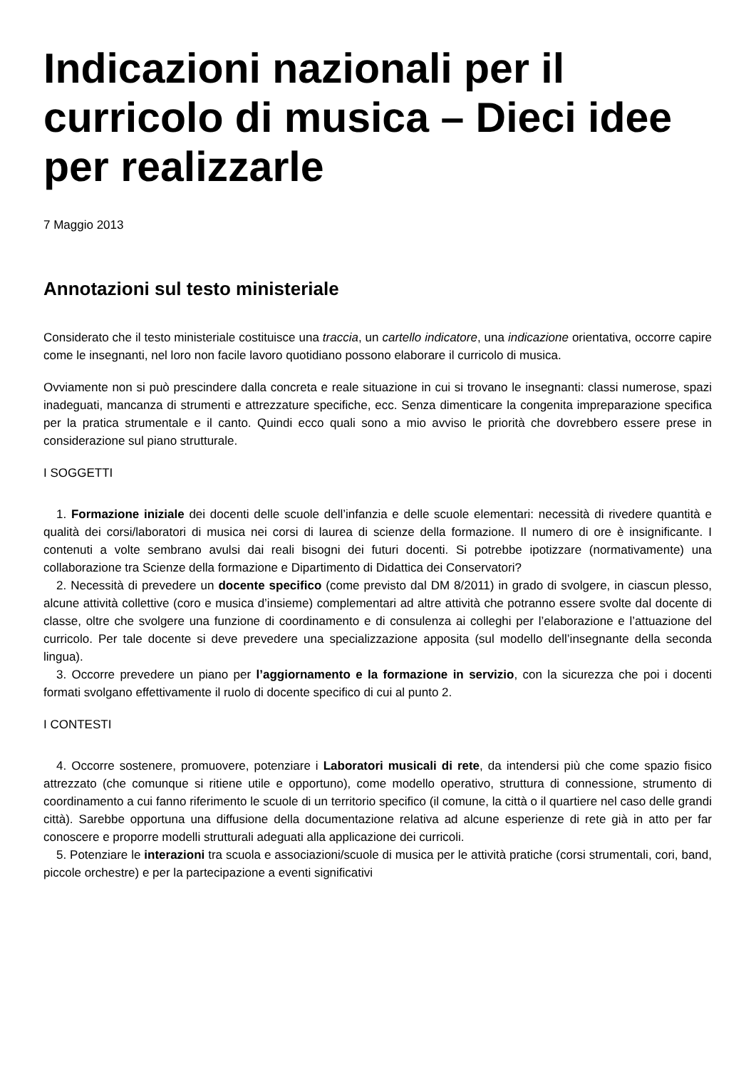Indicazioni nazionali per il curricolo di musica – Dieci idee per realizzarle
7 Maggio 2013
Annotazioni sul testo ministeriale
Considerato che il testo ministeriale costituisce una traccia, un cartello indicatore, una indicazione orientativa, occorre capire come le insegnanti, nel loro non facile lavoro quotidiano possono elaborare il curricolo di musica.
Ovviamente non si può prescindere dalla concreta e reale situazione in cui si trovano le insegnanti: classi numerose, spazi inadeguati, mancanza di strumenti e attrezzature specifiche, ecc. Senza dimenticare la congenita impreparazione specifica per la pratica strumentale e il canto. Quindi ecco quali sono a mio avviso le priorità che dovrebbero essere prese in considerazione sul piano strutturale.
I SOGGETTI
1. Formazione iniziale dei docenti delle scuole dell’infanzia e delle scuole elementari: necessità di rivedere quantità e qualità dei corsi/laboratori di musica nei corsi di laurea di scienze della formazione. Il numero di ore è insignificante. I contenuti a volte sembrano avulsi dai reali bisogni dei futuri docenti. Si potrebbe ipotizzare (normativamente) una collaborazione tra Scienze della formazione e Dipartimento di Didattica dei Conservatori?
2. Necessità di prevedere un docente specifico (come previsto dal DM 8/2011) in grado di svolgere, in ciascun plesso, alcune attività collettive (coro e musica d’insieme) complementari ad altre attività che potranno essere svolte dal docente di classe, oltre che svolgere una funzione di coordinamento e di consulenza ai colleghi per l’elaborazione e l’attuazione del curricolo. Per tale docente si deve prevedere una specializzazione apposita (sul modello dell’insegnante della seconda lingua).
3. Occorre prevedere un piano per l’aggiornamento e la formazione in servizio, con la sicurezza che poi i docenti formati svolgano effettivamente il ruolo di docente specifico di cui al punto 2.
I CONTESTI
4. Occorre sostenere, promuovere, potenziare i Laboratori musicali di rete, da intendersi più che come spazio fisico attrezzato (che comunque si ritiene utile e opportuno), come modello operativo, struttura di connessione, strumento di coordinamento a cui fanno riferimento le scuole di un territorio specifico (il comune, la città o il quartiere nel caso delle grandi città). Sarebbe opportuna una diffusione della documentazione relativa ad alcune esperienze di rete già in atto per far conoscere e proporre modelli strutturali adeguati alla applicazione dei curricoli.
5. Potenziare le interazioni tra scuola e associazioni/scuole di musica per le attività pratiche (corsi strumentali, cori, band, piccole orchestre) e per la partecipazione a eventi significativi